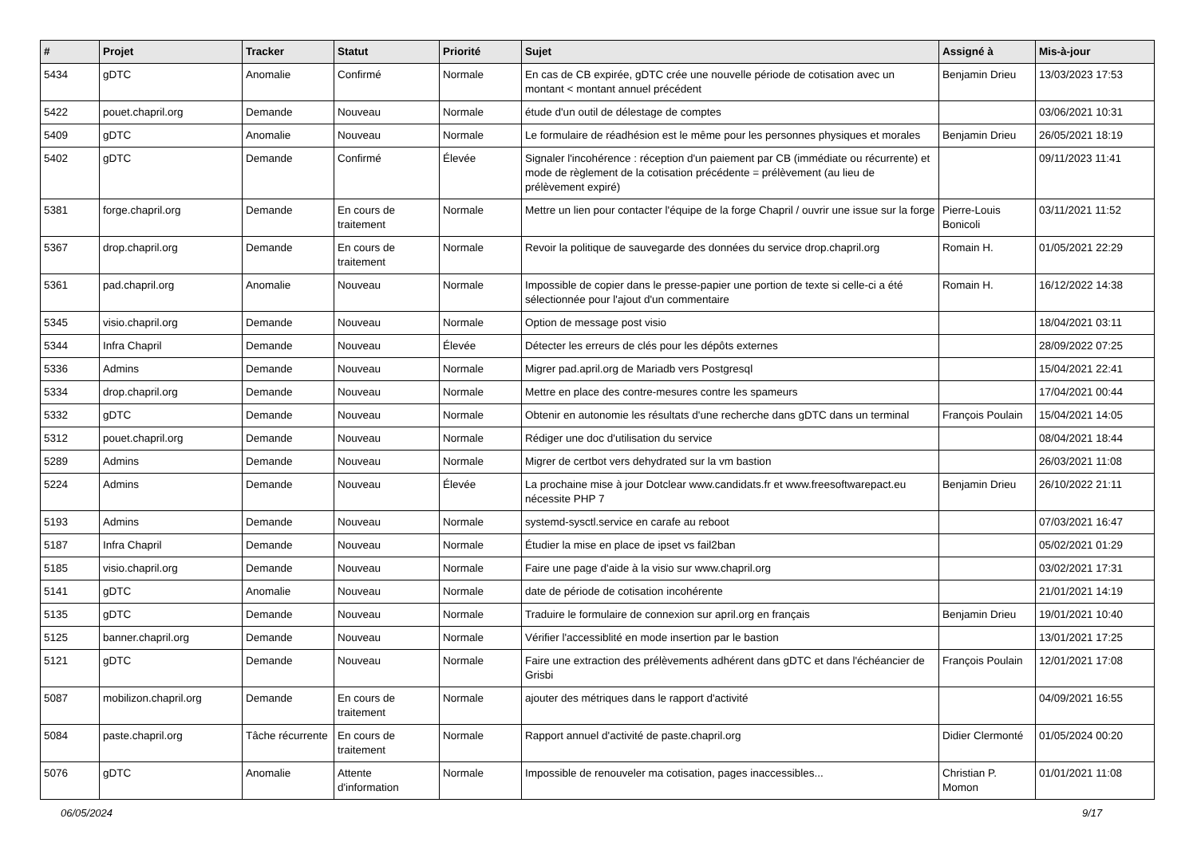| # | Projet | Tracker | Statut | Priorité | Sujet | Assigné à | Mis-à-jour |
| --- | --- | --- | --- | --- | --- | --- | --- |
| 5434 | gDTC | Anomalie | Confirmé | Normale | En cas de CB expirée, gDTC crée une nouvelle période de cotisation avec un montant < montant annuel précédent | Benjamin Drieu | 13/03/2023 17:53 |
| 5422 | pouet.chapril.org | Demande | Nouveau | Normale | étude d'un outil de délestage de comptes | | 03/06/2021 10:31 |
| 5409 | gDTC | Anomalie | Nouveau | Normale | Le formulaire de réadhésion est le même pour les personnes physiques et morales | Benjamin Drieu | 26/05/2021 18:19 |
| 5402 | gDTC | Demande | Confirmé | Élevée | Signaler l'incohérence : réception d'un paiement par CB (immédiate ou récurrente) et mode de règlement de la cotisation précédente = prélèvement (au lieu de prélèvement expiré) | | 09/11/2023 11:41 |
| 5381 | forge.chapril.org | Demande | En cours de traitement | Normale | Mettre un lien pour contacter l'équipe de la forge Chapril / ouvrir une issue sur la forge | Pierre-Louis Bonicoli | 03/11/2021 11:52 |
| 5367 | drop.chapril.org | Demande | En cours de traitement | Normale | Revoir la politique de sauvegarde des données du service drop.chapril.org | Romain H. | 01/05/2021 22:29 |
| 5361 | pad.chapril.org | Anomalie | Nouveau | Normale | Impossible de copier dans le presse-papier une portion de texte si celle-ci a été sélectionnée pour l'ajout d'un commentaire | Romain H. | 16/12/2022 14:38 |
| 5345 | visio.chapril.org | Demande | Nouveau | Normale | Option de message post visio | | 18/04/2021 03:11 |
| 5344 | Infra Chapril | Demande | Nouveau | Élevée | Détecter les erreurs de clés pour les dépôts externes | | 28/09/2022 07:25 |
| 5336 | Admins | Demande | Nouveau | Normale | Migrer pad.april.org de Mariadb vers Postgresql | | 15/04/2021 22:41 |
| 5334 | drop.chapril.org | Demande | Nouveau | Normale | Mettre en place des contre-mesures contre les spameurs | | 17/04/2021 00:44 |
| 5332 | gDTC | Demande | Nouveau | Normale | Obtenir en autonomie les résultats d'une recherche dans gDTC dans un terminal | François Poulain | 15/04/2021 14:05 |
| 5312 | pouet.chapril.org | Demande | Nouveau | Normale | Rédiger une doc d'utilisation du service | | 08/04/2021 18:44 |
| 5289 | Admins | Demande | Nouveau | Normale | Migrer de certbot vers dehydrated sur la vm bastion | | 26/03/2021 11:08 |
| 5224 | Admins | Demande | Nouveau | Élevée | La prochaine mise à jour Dotclear www.candidats.fr et www.freesoftwarepact.eu nécessite PHP 7 | Benjamin Drieu | 26/10/2022 21:11 |
| 5193 | Admins | Demande | Nouveau | Normale | systemd-sysctl.service en carafe au reboot | | 07/03/2021 16:47 |
| 5187 | Infra Chapril | Demande | Nouveau | Normale | Étudier la mise en place de ipset vs fail2ban | | 05/02/2021 01:29 |
| 5185 | visio.chapril.org | Demande | Nouveau | Normale | Faire une page d'aide à la visio sur www.chapril.org | | 03/02/2021 17:31 |
| 5141 | gDTC | Anomalie | Nouveau | Normale | date de période de cotisation incohérente | | 21/01/2021 14:19 |
| 5135 | gDTC | Demande | Nouveau | Normale | Traduire le formulaire de connexion sur april.org en français | Benjamin Drieu | 19/01/2021 10:40 |
| 5125 | banner.chapril.org | Demande | Nouveau | Normale | Vérifier l'accessiblité en mode insertion par le bastion | | 13/01/2021 17:25 |
| 5121 | gDTC | Demande | Nouveau | Normale | Faire une extraction des prélèvements adhérent dans gDTC et dans l'échéancier de Grisbi | François Poulain | 12/01/2021 17:08 |
| 5087 | mobilizon.chapril.org | Demande | En cours de traitement | Normale | ajouter des métriques dans le rapport d'activité | | 04/09/2021 16:55 |
| 5084 | paste.chapril.org | Tâche récurrente | En cours de traitement | Normale | Rapport annuel d'activité de paste.chapril.org | Didier Clermonté | 01/05/2024 00:20 |
| 5076 | gDTC | Anomalie | Attente d'information | Normale | Impossible de renouveler ma cotisation, pages inaccessibles... | Christian P. Momon | 01/01/2021 11:08 |
06/05/2024 9/17